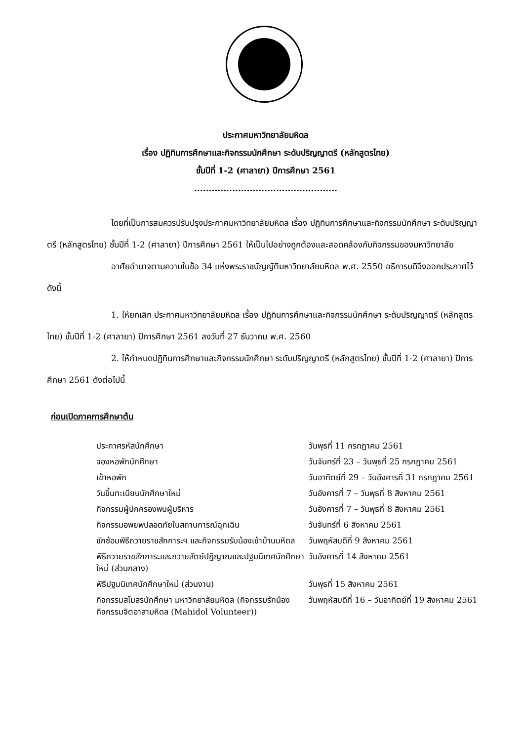ประกาศมหาวิทยาลัยมหิดล
เรื่อง ปฏิทินการศึกษาและกิจกรรมนักศึกษา ระดับปริญญาตรี (หลักสูตรไทย)
ชั้นปีที่ 1-2 (ศาลายา) ปีการศึกษา 2561
.................................................
โดยที่เป็นการสมควรปรับปรุงประกาศมหาวิทยาลัยมหิดล เรื่อง ปฏิทินการศึกษาและกิจกรรมนักศึกษา ระดับปริญญาตรี (หลักสูตรไทย) ชั้นปีที่ 1-2 (ศาลายา) ปีการศึกษา 2561 ให้เป็นไปอย่างถูกต้องและสอดคล้องกับกิจกรรมของมหาวิทยาลัย
อาศัยอำนาจตามความในข้อ 34 แห่งพระราชบัญญัติมหาวิทยาลัยมหิดล พ.ศ. 2550 อธิการบดีจึงออกประกาศไว้ดังนี้
1. ให้ยกเลิก ประกาศมหาวิทยาลัยมหิดล เรื่อง ปฏิทินการศึกษาและกิจกรรมนักศึกษา ระดับปริญญาตรี (หลักสูตรไทย) ชั้นปีที่ 1-2 (ศาลายา) ปีการศึกษา 2561 ลงวันที่ 27 ธันวาคม พ.ศ. 2560
2. ให้กำหนดปฏิทินการศึกษาและกิจกรรมนักศึกษา ระดับปริญญาตรี (หลักสูตรไทย) ชั้นปีที่ 1-2 (ศาลายา) ปีการศึกษา 2561 ดังต่อไปนี้
ก่อนเปิดภาคการศึกษาต้น
| ประกาศรหัสนักศึกษา | วันพุธที่ 11 กรกฎาคม 2561 |
| จองหอพักนักศึกษา | วันจันทร์ที่ 23 – วันพุธที่ 25 กรกฎาคม 2561 |
| เข้าหอพัก | วันอาทิตย์ที่ 29 – วันอังคารที่ 31 กรกฎาคม 2561 |
| วันขึ้นทะเบียนนักศึกษาใหม่ | วันอังคารที่ 7 – วันพุธที่ 8 สิงหาคม 2561 |
| กิจกรรมผู้ปกครองพบผู้บริหาร | วันอังคารที่ 7 – วันพุธที่ 8 สิงหาคม 2561 |
| กิจกรรมอพยพปลอดภัยในสถานการณ์ฉุกเฉิน | วันจันทร์ที่ 6 สิงหาคม 2561 |
| ซักซ้อมพิธีถวายราชสักการะฯ และกิจกรรมรับน้องเข้าบ้านมหิดล | วันพฤหัสบดีที่ 9 สิงหาคม 2561 |
| พิธีถวายราชสักการะและถวายสัตย์ปฏิญาณและปฐมนิเทศนักศึกษาใหม่ (ส่วนกลาง) | วันอังคารที่ 14 สิงหาคม 2561 |
| พิธีปฐมนิเทศนักศึกษาใหม่ (ส่วนงาน) | วันพุธที่ 15 สิงหาคม 2561 |
| กิจกรรมสโมสรนักศึกษา มหาวิทยาลัยมหิดล (กิจกรรมรักน้อง กิจกรรมจิตอาสามหิดล (Mahidol Volunteer)) | วันพฤหัสบดีที่ 16 – วันอาทิตย์ที่ 19 สิงหาคม 2561 |